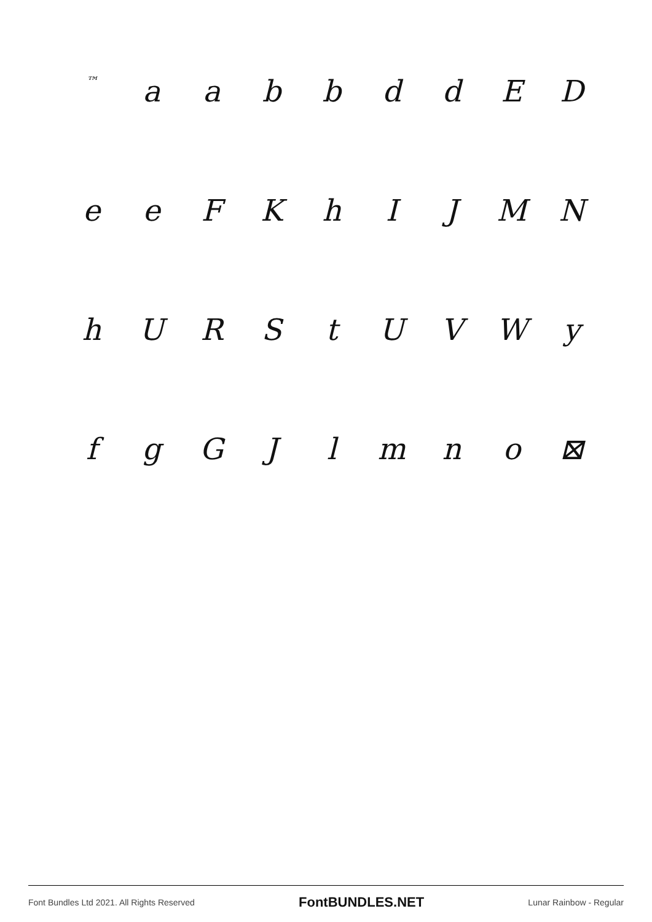™ aabbddED
eeFKhIJMN
hURStUVWy
fgGJlmno ⊠
Font Bundles Ltd 2021. All Rights Reserved FontBUNDLES.NET Lunar Rainbow - Regular